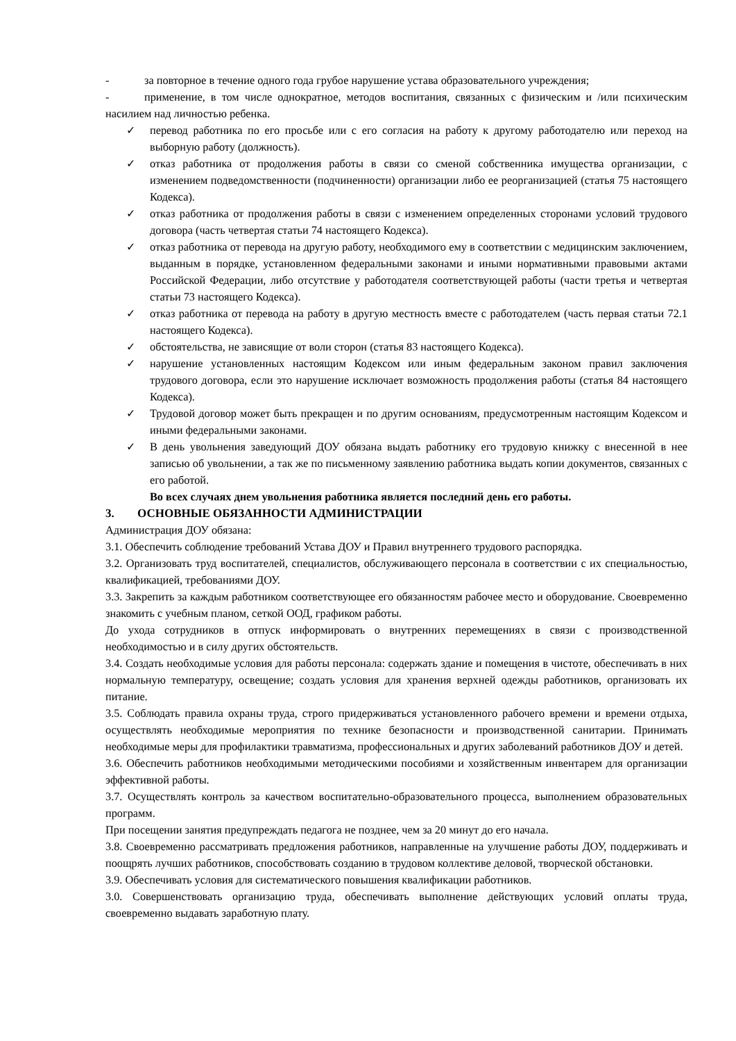- за повторное в течение одного года грубое нарушение устава образовательного учреждения;
- применение, в том числе однократное, методов воспитания, связанных с физическим и /или психическим насилием над личностью ребенка.
✓ перевод работника по его просьбе или с его согласия на работу к другому работодателю или переход на выборную работу (должность).
✓ отказ работника от продолжения работы в связи со сменой собственника имущества организации, с изменением подведомственности (подчиненности) организации либо ее реорганизацией (статья 75 настоящего Кодекса).
✓ отказ работника от продолжения работы в связи с изменением определенных сторонами условий трудового договора (часть четвертая статьи 74 настоящего Кодекса).
✓ отказ работника от перевода на другую работу, необходимого ему в соответствии с медицинским заключением, выданным в порядке, установленном федеральными законами и иными нормативными правовыми актами Российской Федерации, либо отсутствие у работодателя соответствующей работы (части третья и четвертая статьи 73 настоящего Кодекса).
✓ отказ работника от перевода на работу в другую местность вместе с работодателем (часть первая статьи 72.1 настоящего Кодекса).
✓ обстоятельства, не зависящие от воли сторон (статья 83 настоящего Кодекса).
✓ нарушение установленных настоящим Кодексом или иным федеральным законом правил заключения трудового договора, если это нарушение исключает возможность продолжения работы (статья 84 настоящего Кодекса).
✓ Трудовой договор может быть прекращен и по другим основаниям, предусмотренным настоящим Кодексом и иными федеральными законами.
✓ В день увольнения заведующий ДОУ обязана выдать работнику его трудовую книжку с внесенной в нее записью об увольнении, а так же по письменному заявлению работника выдать копии документов, связанных с его работой.
Во всех случаях днем увольнения работника является последний день его работы.
3. ОСНОВНЫЕ ОБЯЗАННОСТИ АДМИНИСТРАЦИИ
Администрация ДОУ обязана:
3.1. Обеспечить соблюдение требований Устава ДОУ и Правил внутреннего трудового распорядка.
3.2. Организовать труд воспитателей, специалистов, обслуживающего персонала в соответствии с их специальностью, квалификацией, требованиями ДОУ.
3.3. Закрепить за каждым работником соответствующее его обязанностям рабочее место и оборудование. Своевременно знакомить с учебным планом, сеткой ООД, графиком работы.
До ухода сотрудников в отпуск информировать о внутренних перемещениях в связи с производственной необходимостью и в силу других обстоятельств.
3.4. Создать необходимые условия для работы персонала: содержать здание и помещения в чистоте, обеспечивать в них нормальную температуру, освещение; создать условия для хранения верхней одежды работников, организовать их питание.
3.5. Соблюдать правила охраны труда, строго придерживаться установленного рабочего времени и времени отдыха, осуществлять необходимые мероприятия по технике безопасности и производственной санитарии. Принимать необходимые меры для профилактики травматизма, профессиональных и других заболеваний работников ДОУ и детей.
3.6. Обеспечить работников необходимыми методическими пособиями и хозяйственным инвентарем для организации эффективной работы.
3.7. Осуществлять контроль за качеством воспитательно-образовательного процесса, выполнением образовательных программ.
При посещении занятия предупреждать педагога не позднее, чем за 20 минут до его начала.
3.8. Своевременно рассматривать предложения работников, направленные на улучшение работы ДОУ, поддерживать и поощрять лучших работников, способствовать созданию в трудовом коллективе деловой, творческой обстановки.
3.9. Обеспечивать условия для систематического повышения квалификации работников.
3.0. Совершенствовать организацию труда, обеспечивать выполнение действующих условий оплаты труда, своевременно выдавать заработную плату.